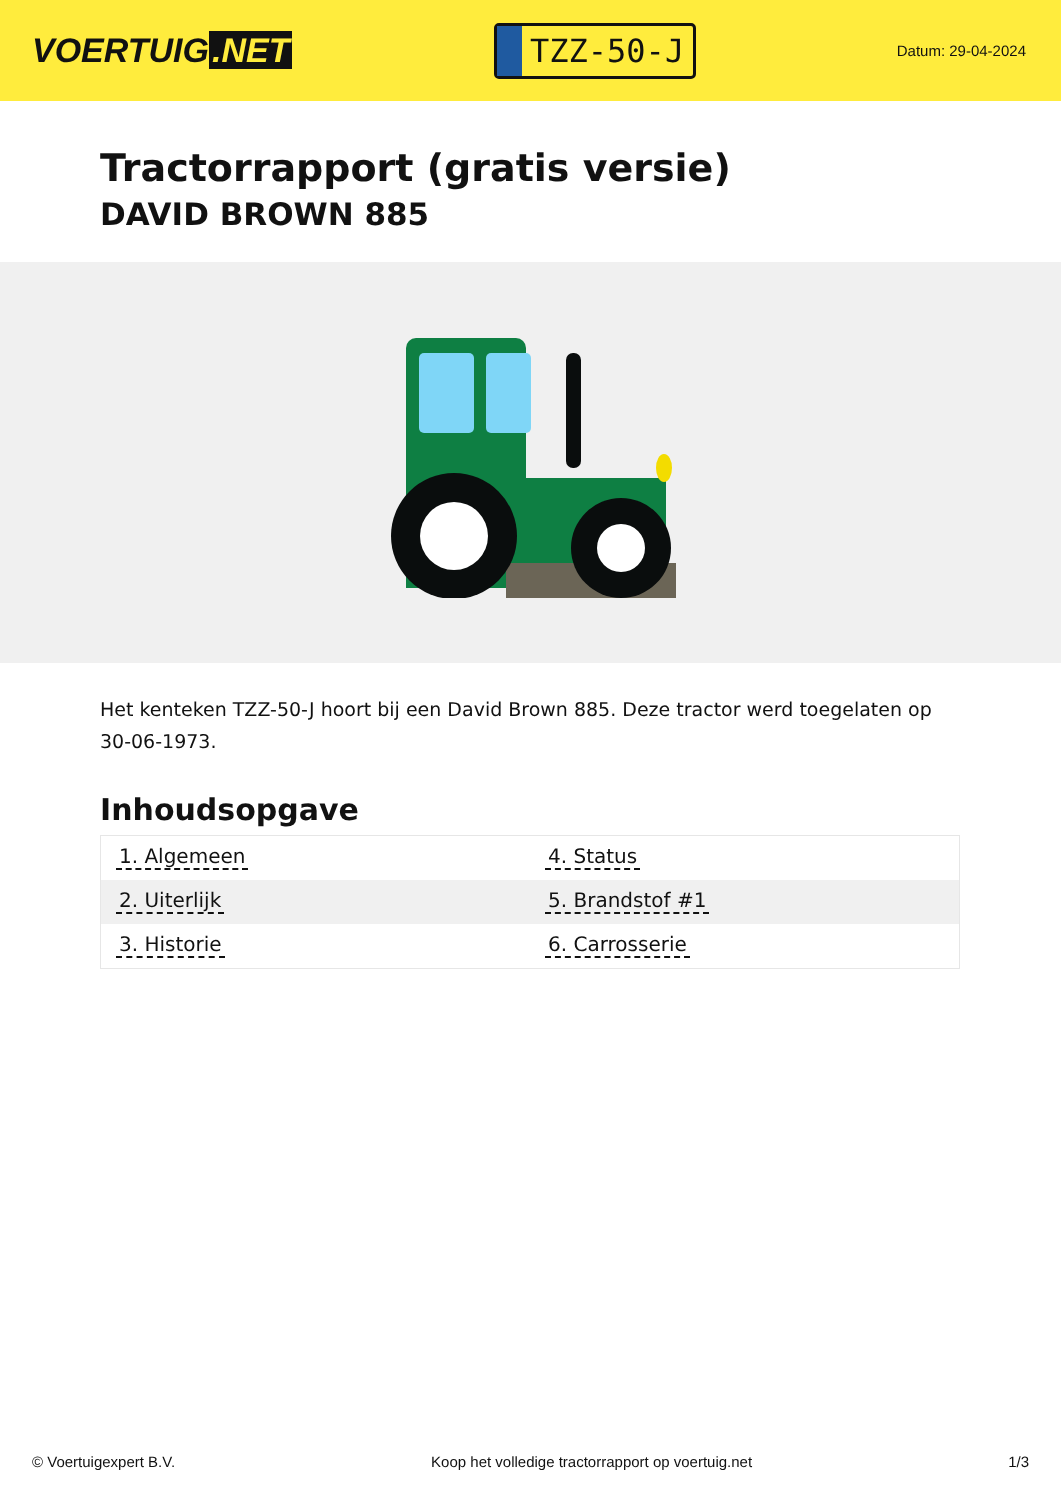VOERTUIG.NET
TZZ-50-J
Datum: 29-04-2024
Tractorrapport (gratis versie)
DAVID BROWN 885
Het kenteken TZZ-50-J hoort bij een David Brown 885. Deze tractor werd toegelaten op 30-06-1973.
Inhoudsopgave
| 1. Algemeen | 4. Status |
| 2. Uiterlijk | 5. Brandstof #1 |
| 3. Historie | 6. Carrosserie |
© Voertuigexpert B.V. Koop het volledige tractorrapport op voertuig.net 1/3